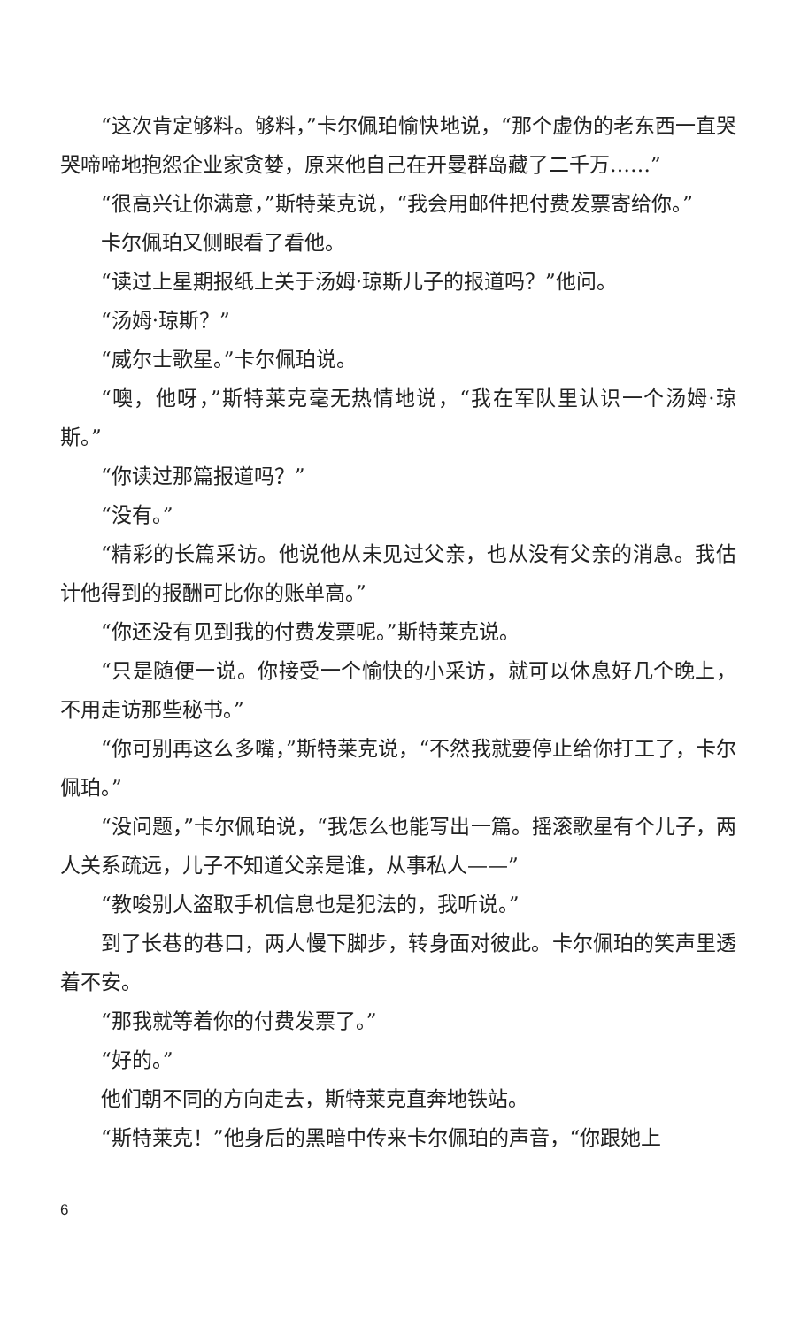“这次肯定够料。够料，”卡尔佩珀愉快地说，“那个虚伪的老东西一直哭哭啼啼地抱怨企业家贪婪，原来他自己在开曼群岛藏了二千万……”
“很高兴让你满意，”斯特莱克说，“我会用邮件把付费发票寄给你。”
卡尔佩珀又侧眼看了看他。
“读过上星期报纸上关于汤姆·琼斯儿子的报道吗？”他问。
“汤姆·琼斯？”
“威尔士歌星。”卡尔佩珀说。
“噢，他呀，”斯特莱克毫无热情地说，“我在军队里认识一个汤姆·琼斯。”
“你读过那篇报道吗？”
“没有。”
“精彩的长篇采访。他说他从未见过父亲，也从没有父亲的消息。我估计他得到的报酬可比你的账单高。”
“你还没有见到我的付费发票呢。”斯特莱克说。
“只是随便一说。你接受一个愉快的小采访，就可以休息好几个晚上，不用走访那些秘书。”
“你可别再这么多嘴，”斯特莱克说，“不然我就要停止给你打工了，卡尔佩珀。”
“没问题，”卡尔佩珀说，“我怎么也能写出一篇。摇滚歌星有个儿子，两人关系疏远，儿子不知道父亲是谁，从事私人——”
“教唆别人盗取手机信息也是犯法的，我听说。”
到了长巷的巷口，两人慢下脚步，转身面对彼此。卡尔佩珀的笑声里透着不安。
“那我就等着你的付费发票了。”
“好的。”
他们朝不同的方向走去，斯特莱克直奔地铁站。
“斯特莱克！”他身后的黑暗中传来卡尔佩珀的声音，“你跟她上
6